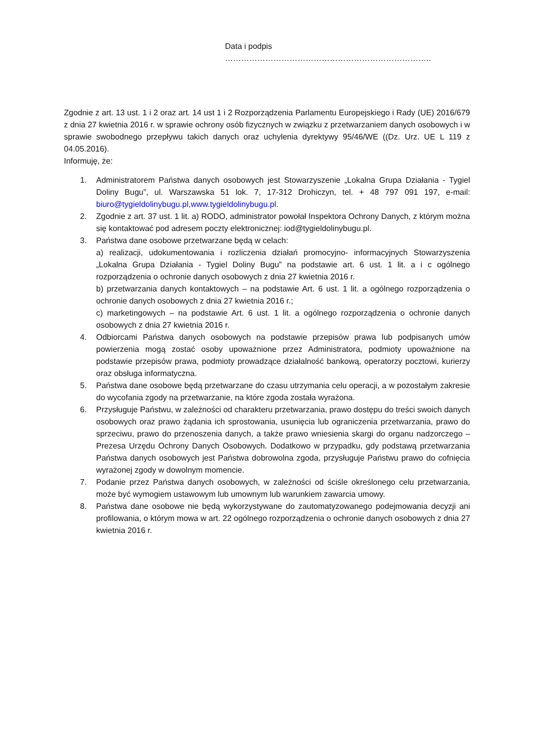Data i podpis …………………………………………………………………..
Zgodnie z art. 13 ust. 1 i 2 oraz art. 14 ust 1 i 2 Rozporządzenia Parlamentu Europejskiego i Rady (UE) 2016/679 z dnia 27 kwietnia 2016 r. w sprawie ochrony osób fizycznych w związku z przetwarzaniem danych osobowych i w sprawie swobodnego przepływu takich danych oraz uchylenia dyrektywy 95/46/WE ((Dz. Urz. UE L 119 z 04.05.2016).
Informuję, że:
1. Administratorem Państwa danych osobowych jest Stowarzyszenie „Lokalna Grupa Działania - Tygiel Doliny Bugu”, ul. Warszawska 51 lok. 7, 17-312 Drohiczyn, tel. + 48 797 091 197, e-mail: biuro@tygieldolinybugu.pl,www.tygieldolinybugu.pl.
2. Zgodnie z art. 37 ust. 1 lit. a) RODO, administrator powołał Inspektora Ochrony Danych, z którym można się kontaktować pod adresem poczty elektronicznej: iod@tygieldolinybugu.pl.
3. Państwa dane osobowe przetwarzane będą w celach:
a) realizacji, udokumentowania i rozliczenia działań promocyjno- informacyjnych Stowarzyszenia „Lokalna Grupa Działania - Tygiel Doliny Bugu” na podstawie art. 6 ust. 1 lit. a i c ogólnego rozporządzenia o ochronie danych osobowych z dnia 27 kwietnia 2016 r.
b) przetwarzania danych kontaktowych – na podstawie Art. 6 ust. 1 lit. a ogólnego rozporządzenia o ochronie danych osobowych z dnia 27 kwietnia 2016 r.;
c) marketingowych – na podstawie Art. 6 ust. 1 lit. a ogólnego rozporządzenia o ochronie danych osobowych z dnia 27 kwietnia 2016 r.
4. Odbiorcami Państwa danych osobowych na podstawie przepisów prawa lub podpisanych umów powierzenia mogą zostać osoby upoważnione przez Administratora, podmioty upoważnione na podstawie przepisów prawa, podmioty prowadzące działalność bankową, operatorzy pocztowi, kurierzy oraz obsługa informatyczna.
5. Państwa dane osobowe będą przetwarzane do czasu utrzymania celu operacji, a w pozostałym zakresie do wycofania zgody na przetwarzanie, na które zgoda została wyrażona.
6. Przysługuje Państwu, w zależności od charakteru przetwarzania, prawo dostępu do treści swoich danych osobowych oraz prawo żądania ich sprostowania, usunięcia lub ograniczenia przetwarzania, prawo do sprzeciwu, prawo do przenoszenia danych, a także prawo wniesienia skargi do organu nadzorczego – Prezesa Urzędu Ochrony Danych Osobowych. Dodatkowo w przypadku, gdy podstawą przetwarzania Państwa danych osobowych jest Państwa dobrowolna zgoda, przysługuje Państwu prawo do cofnięcia wyrażonej zgody w dowolnym momencie.
7. Podanie przez Państwa danych osobowych, w zależności od ściśle określonego celu przetwarzania, może być wymogiem ustawowym lub umownym lub warunkiem zawarcia umowy.
8. Państwa dane osobowe nie będą wykorzystywane do zautomatyzowanego podejmowania decyzji ani profilowania, o którym mowa w art. 22 ogólnego rozporządzenia o ochronie danych osobowych z dnia 27 kwietnia 2016 r.